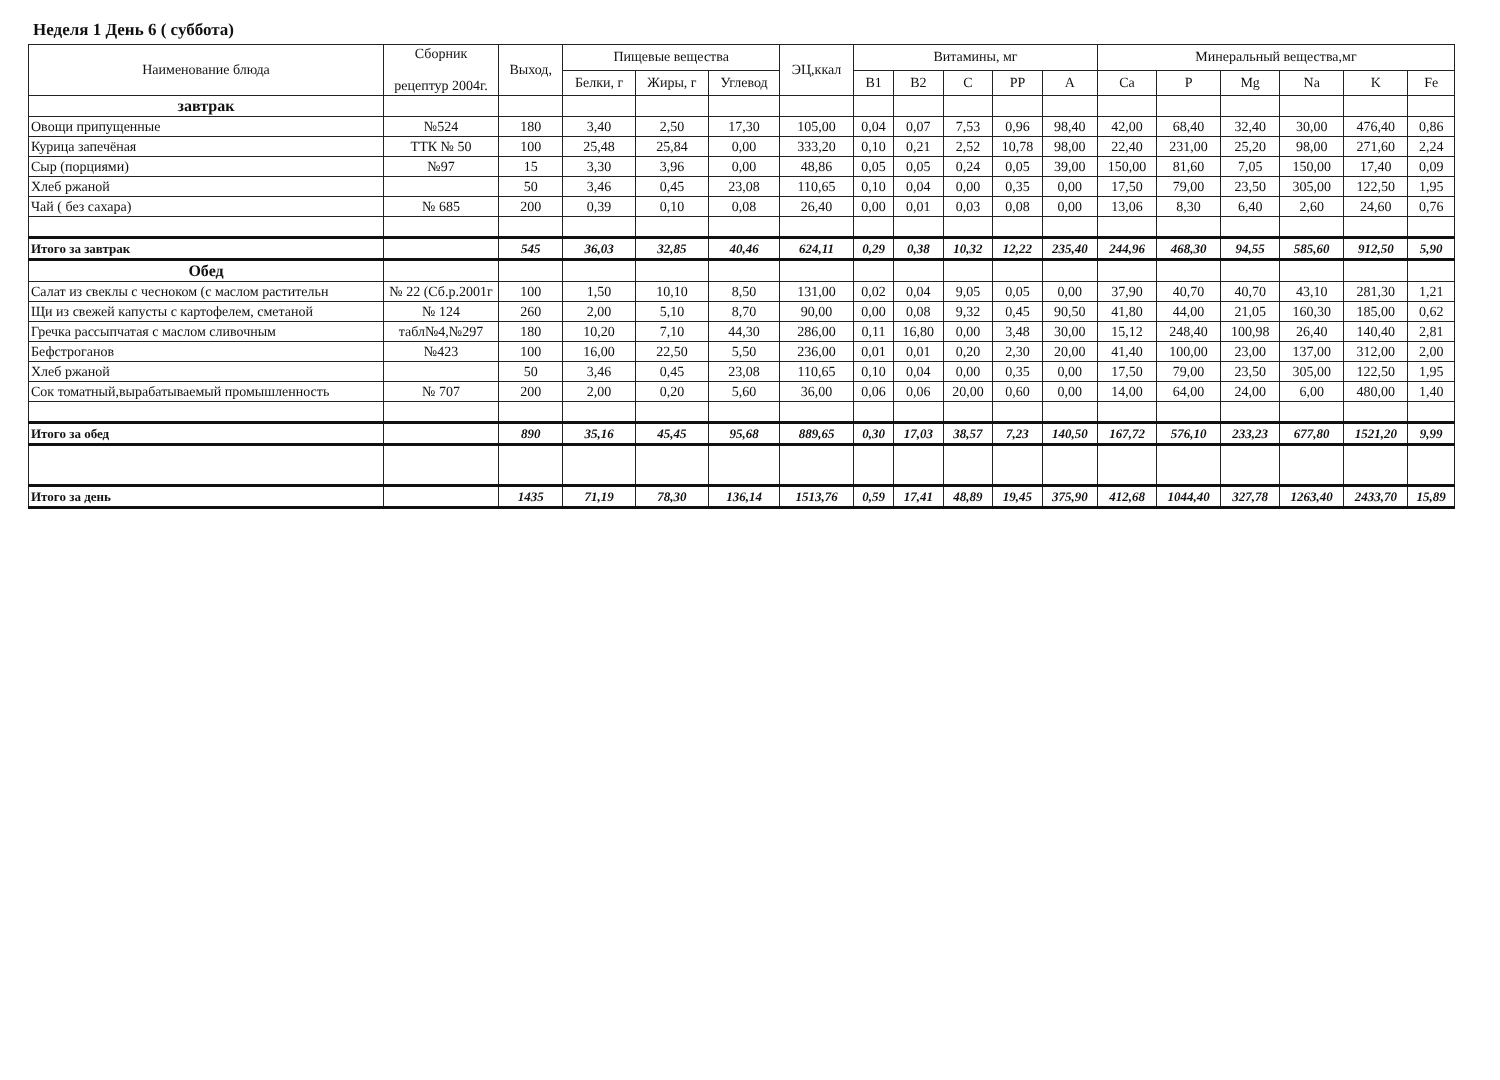Неделя 1 День 6 ( суббота)
| Наименование блюда | Сборник рецептур 2004г. | Выход, | Пищевые вещества | | | ЭЦ,ккал | Витамины, мг | | | | | Минеральный вещества,мг | | | | | |
| --- | --- | --- | --- | --- | --- | --- | --- | --- | --- | --- | --- | --- | --- | --- | --- | --- | --- |
| | | | Белки, г | Жиры, г | Углевод | | B1 | B2 | C | PP | A | Ca | P | Mg | Na | K | Fe |
| завтрак | | | | | | | | | | | | | | | | | |
| Овощи припущенные | №524 | 180 | 3,40 | 2,50 | 17,30 | 105,00 | 0,04 | 0,07 | 7,53 | 0,96 | 98,40 | 42,00 | 68,40 | 32,40 | 30,00 | 476,40 | 0,86 |
| Курица запечёная | ТТК № 50 | 100 | 25,48 | 25,84 | 0,00 | 333,20 | 0,10 | 0,21 | 2,52 | 10,78 | 98,00 | 22,40 | 231,00 | 25,20 | 98,00 | 271,60 | 2,24 |
| Сыр (порциями) | №97 | 15 | 3,30 | 3,96 | 0,00 | 48,86 | 0,05 | 0,05 | 0,24 | 0,05 | 39,00 | 150,00 | 81,60 | 7,05 | 150,00 | 17,40 | 0,09 |
| Хлеб ржаной | | 50 | 3,46 | 0,45 | 23,08 | 110,65 | 0,10 | 0,04 | 0,00 | 0,35 | 0,00 | 17,50 | 79,00 | 23,50 | 305,00 | 122,50 | 1,95 |
| Чай ( без сахара) | № 685 | 200 | 0,39 | 0,10 | 0,08 | 26,40 | 0,00 | 0,01 | 0,03 | 0,08 | 0,00 | 13,06 | 8,30 | 6,40 | 2,60 | 24,60 | 0,76 |
| Итого за завтрак | | 545 | 36,03 | 32,85 | 40,46 | 624,11 | 0,29 | 0,38 | 10,32 | 12,22 | 235,40 | 244,96 | 468,30 | 94,55 | 585,60 | 912,50 | 5,90 |
| Обед | | | | | | | | | | | | | | | | | |
| Салат из свеклы с чесноком (с маслом растительн | № 22 (Сб.р.2001г | 100 | 1,50 | 10,10 | 8,50 | 131,00 | 0,02 | 0,04 | 9,05 | 0,05 | 0,00 | 37,90 | 40,70 | 40,70 | 43,10 | 281,30 | 1,21 |
| Щи из свежей капусты с картофелем, сметаной | № 124 | 260 | 2,00 | 5,10 | 8,70 | 90,00 | 0,00 | 0,08 | 9,32 | 0,45 | 90,50 | 41,80 | 44,00 | 21,05 | 160,30 | 185,00 | 0,62 |
| Гречка рассыпчатая с маслом сливочным | табл№4,№297 | 180 | 10,20 | 7,10 | 44,30 | 286,00 | 0,11 | 16,80 | 0,00 | 3,48 | 30,00 | 15,12 | 248,40 | 100,98 | 26,40 | 140,40 | 2,81 |
| Бефстроганов | №423 | 100 | 16,00 | 22,50 | 5,50 | 236,00 | 0,01 | 0,01 | 0,20 | 2,30 | 20,00 | 41,40 | 100,00 | 23,00 | 137,00 | 312,00 | 2,00 |
| Хлеб ржаной | | 50 | 3,46 | 0,45 | 23,08 | 110,65 | 0,10 | 0,04 | 0,00 | 0,35 | 0,00 | 17,50 | 79,00 | 23,50 | 305,00 | 122,50 | 1,95 |
| Сок томатный,вырабатываемый промышленность | № 707 | 200 | 2,00 | 0,20 | 5,60 | 36,00 | 0,06 | 0,06 | 20,00 | 0,60 | 0,00 | 14,00 | 64,00 | 24,00 | 6,00 | 480,00 | 1,40 |
| Итого за обед | | 890 | 35,16 | 45,45 | 95,68 | 889,65 | 0,30 | 17,03 | 38,57 | 7,23 | 140,50 | 167,72 | 576,10 | 233,23 | 677,80 | 1521,20 | 9,99 |
| Итого за день | | 1435 | 71,19 | 78,30 | 136,14 | 1513,76 | 0,59 | 17,41 | 48,89 | 19,45 | 375,90 | 412,68 | 1044,40 | 327,78 | 1263,40 | 2433,70 | 15,89 |